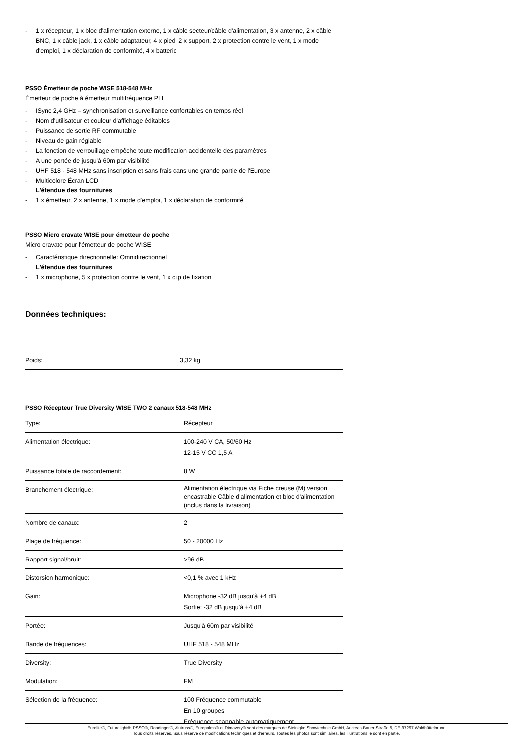- 1 x récepteur, 1 x bloc d'alimentation externe, 1 x câble secteur/câble d'alimentation, 3 x antenne, 2 x câble BNC, 1 x câble jack, 1 x câble adaptateur, 4 x pied, 2 x support, 2 x protection contre le vent, 1 x mode d'emploi, 1 x déclaration de conformité, 4 x batterie
PSSO Émetteur de poche WISE 518-548 MHz
Émetteur de poche à émetteur multifréquence PLL
- ISync 2,4 GHz – synchronisation et surveillance confortables en temps réel
- Nom d'utilisateur et couleur d'affichage éditables
- Puissance de sortie RF commutable
- Niveau de gain réglable
- La fonction de verrouillage empêche toute modification accidentelle des paramètres
- A une portée de jusqu'à 60m par visibilité
- UHF 518 - 548 MHz sans inscription et sans frais dans une grande partie de l'Europe
- Multicolore Écran LCD
L'étendue des fournitures
- 1 x émetteur, 2 x antenne, 1 x mode d'emploi, 1 x déclaration de conformité
PSSO Micro cravate WISE pour émetteur de poche
Micro cravate pour l'émetteur de poche WISE
- Caractéristique directionnelle: Omnidirectionnel
L'étendue des fournitures
- 1 x microphone, 5 x protection contre le vent, 1 x clip de fixation
Données techniques:
| Poids: | 3,32 kg |
PSSO Récepteur True Diversity WISE TWO 2 canaux 518-548 MHz
| Type: | Récepteur |
| Alimentation électrique: | 100-240 V CA, 50/60 Hz 12-15 V CC 1,5 A |
| Puissance totale de raccordement: | 8 W |
| Branchement électrique: | Alimentation électrique via Fiche creuse (M) version encastrable Câble d'alimentation et bloc d'alimentation (inclus dans la livraison) |
| Nombre de canaux: | 2 |
| Plage de fréquence: | 50 - 20000 Hz |
| Rapport signal/bruit: | >96 dB |
| Distorsion harmonique: | <0,1 % avec 1 kHz |
| Gain: | Microphone -32 dB jusqu'à +4 dB Sortie: -32 dB jusqu'à +4 dB |
| Portée: | Jusqu'à 60m par visibilité |
| Bande de fréquences: | UHF 518 - 548 MHz |
| Diversity: | True Diversity |
| Modulation: | FM |
| Sélection de la fréquence: | 100 Fréquence commutable En 10 groupes Fréquence scannable automatiquement |
Eurolite®, Futurelight®, PSSO®, Roadinger®, Alutruss®, Europalms® et Dimavery® sont des marques de Steinigke Showtechnic GmbH, Andreas-Bauer-Straße 5, DE-97297 Waldbüttelbrunn
Tous droits réservés. Sous réserve de modifications techniques et d'erreurs. Toutes les photos sont similaires, les illustrations le sont en partie.